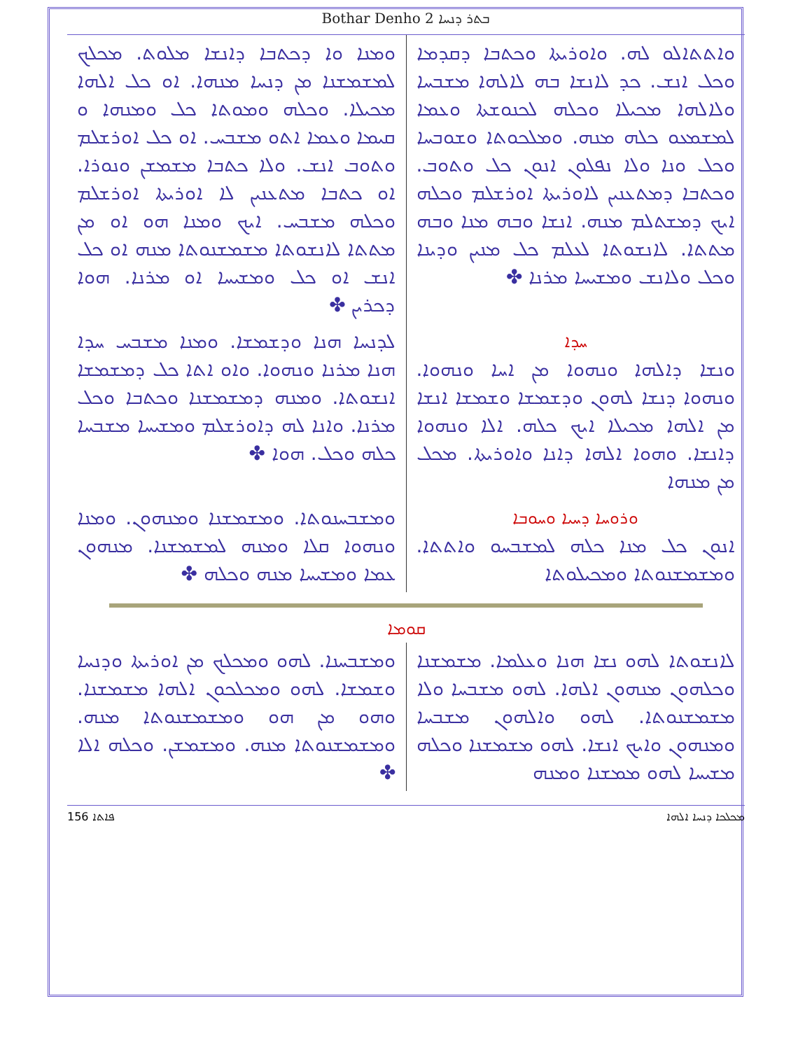Bothar Denho 2 ܒܬܪ ܕܢܚܐ
ܘܐܬܬܐܠܘ ܠܗ. ܘܐܘܪܝܬܐ ܘܟܬܒܐ ܕܩܕܡܐ ܘܟܠ ܐܢܫ. ܟܕ ܠܐܢܫܐ ܒܗ ܠܐܠܗܐ ܡܫܒܚܐ ܘܠܐܠܗܐ ܡܟܝܠܐ ܘܟܠܗ ܠܟܢܘܫܬܐ ܘܥܡܐ ܠܡܫܡܥܘ ܟܠܗ ܡܢܗ. ܘܡܠܟܘܬܐ ܘܫܘܒܚܐ ܘܟܠ ܘܢܐ ܘܠܐ ܢܦܠܘܢ ܐܢܘܢ ܟܠ ܘܬܘܒ. ܘܟܬܒܐ ܕܡܬܥܢܝܢ ܠܐܘܪܝܬܐ ܐܘܪܫܠܡ ܘܟܠܗ ܐܝܟ ܕܡܫܬܠܡ ܡܢܗ. ܐܢܫܐ ܘܒܗ ܡܢܐ ܘܒܗ ܡܬܬܐ. ܠܐܢܫܘܬܐ ܠܥܠܡ ܟܠ ܡܢܝܢ ܘܕܝܢܐ ܘܟܠ ܘܠܐܢܫ ܘܡܫܝܚܐ ܡܪܢܐ ✤
ܘܡܢܐ ܘܐ ܕܟܬܒܐ ܕܐܢܫܐ ܡܠܘܬ. ܡܟܠܟ ܠܡܫܡܫܢܐ ܡܢ ܕܢܚܐ ܡܢܗܐ. ܐܘ ܟܠ ܐܠܗܐ ܡܟܝܠܐ. ܘܟܠܗ ܘܡܘܬܐ ܟܠ ܘܡܢܗܐ ܘ ܩܝܡܐ ܘܥܡܐ ܐܬܘ ܡܫܒܚ. ܐܘ ܟܠ ܐܘܪܫܠܡ ܘܬܘܒ ܐܢܫ. ܘܠܐ ܟܬܒܐ ܡܫܡܫܢ ܘܢܘܪܐ. ܐܘ ܟܬܒܐ ܡܬܥܢܝܢ ܠܐ ܐܘܪܝܬܐ ܐܘܪܫܠܡ ܘܟܠܗ ܡܫܒܚ. ܐܝܟ ܘܡܢܐ ܗܘ ܐܘ ܡܢ ܡܬܬܐ ܠܐܢܫܘܬܐ ܡܫܡܫܢܘܬܐ ܡܢܗ ܐܘ ܟܠ ܐܢܫ ܐܘ ܟܠ ܘܡܫܝܚܐ ܐܘ ܡܪܢܐ. ܗܘܐ ܕܟܪܝܢ ✤
ܚܕܐ
ܘܢܫܐ ܕܐܠܗܐ ܘܢܗܘܐ ܡܢ ܐܚܐ ܘܢܗܘܐ. ܘܢܗܘܐ ܕܢܫܐ ܠܗܘܢ ܘܕܫܡܫܐ ܘܫܡܫܐ ܐܢܫܐ ܡܢ ܐܠܗܐ ܡܟܝܠܐ ܐܝܟ ܟܠܗ. ܐܠܐ ܘܢܗܘܐ ܕܐܢܫܐ. ܘܗܘܐ ܐܠܗܐ ܕܐܢܐ ܘܐܘܪܝܬܐ. ܡܟܠ ܡܢ ܡܢܗܐ
ܠܕܢܚܐ ܗܢܐ ܘܕܫܡܫܐ. ܘܡܢܐ ܡܫܒܚ ܚܕܐ ܗܢܐ ܡܪܢܐ ܘܢܗܘܐ. ܘܐܘ ܐܬܐ ܟܠ ܕܡܫܡܫܐ ܐܢܫܘܬܐ. ܘܡܢܗ ܕܡܫܡܫܢܐ ܘܟܬܒܐ ܘܟܠ ܡܪܢܐ. ܘܐܢܐ ܠܗ ܕܐܘܪܫܠܡ ܘܡܫܝܚܐ ܡܫܒܚܐ ܟܠܗ ܘܟܠ. ܗܘܐ ✤
ܘܪܘܚܐ ܕܚܝܐ ܘܚܘܒܐ
ܐܢܘܢ ܟܠ ܡܢܐ ܟܠܗ ܠܡܫܒܚܘ ܘܐܬܬܐ. ܘܡܫܡܫܢܘܬܐ ܘܡܟܝܠܘܬܐ
ܘܡܫܒܚܢܘܬܐ. ܘܡܫܡܫܢܐ ܘܡܢܗܘܢ. ܘܡܢܐ ܘܢܗܘܐ ܩܠܐ ܘܡܢܗ ܠܡܫܡܫܢܐ. ܡܢܗܘܢ ܥܡܐ ܘܡܫܝܚܐ ܡܢܗ ܘܟܠܗ ✤
ܩܘܡܐ
ܠܐܢܫܘܬܐ ܠܗܘ ܢܫܐ ܗܢܐ ܘܥܠܡܐ. ܡܫܡܫܢܐ ܘܟܠܗܘܢ ܡܢܗܘܢ ܐܠܗܐ. ܠܗܘ ܡܫܒܚܐ ܘܠܐ ܡܫܡܫܢܘܬܐ. ܠܗܘ ܘܐܠܗܘܢ ܡܫܒܚܐ ܘܡܢܗܘܢ ܘܐܝܟ ܐܢܫܐ. ܠܗܘ ܡܫܡܫܢܐ ܘܟܠܗ ܡܫܝܚܐ ܠܗܘ ܡܡܫܢܐ ܘܡܢܗ
ܘܡܫܒܚܢܐ. ܠܗܘ ܘܡܟܠܟ ܡܢ ܐܘܪܝܬܐ ܘܕܢܚܐ ܘܫܡܫܐ. ܠܗܘ ܘܡܟܠܟܘܢ ܐܠܗܐ ܡܫܡܫܢܐ. ܘܗܘ ܡܢ ܗܘ ܘܡܫܡܫܢܘܬܐ ܡܢܗ. ܘܡܫܡܫܢܘܬܐ ܡܢܗ. ܘܡܫܡܫܢ. ܘܟܠܗ ܐܠܐ ✤
ܦܐܬܐ 156 ܡܟܠܟܐ ܕܢܚܐ ܐܠܗܐ